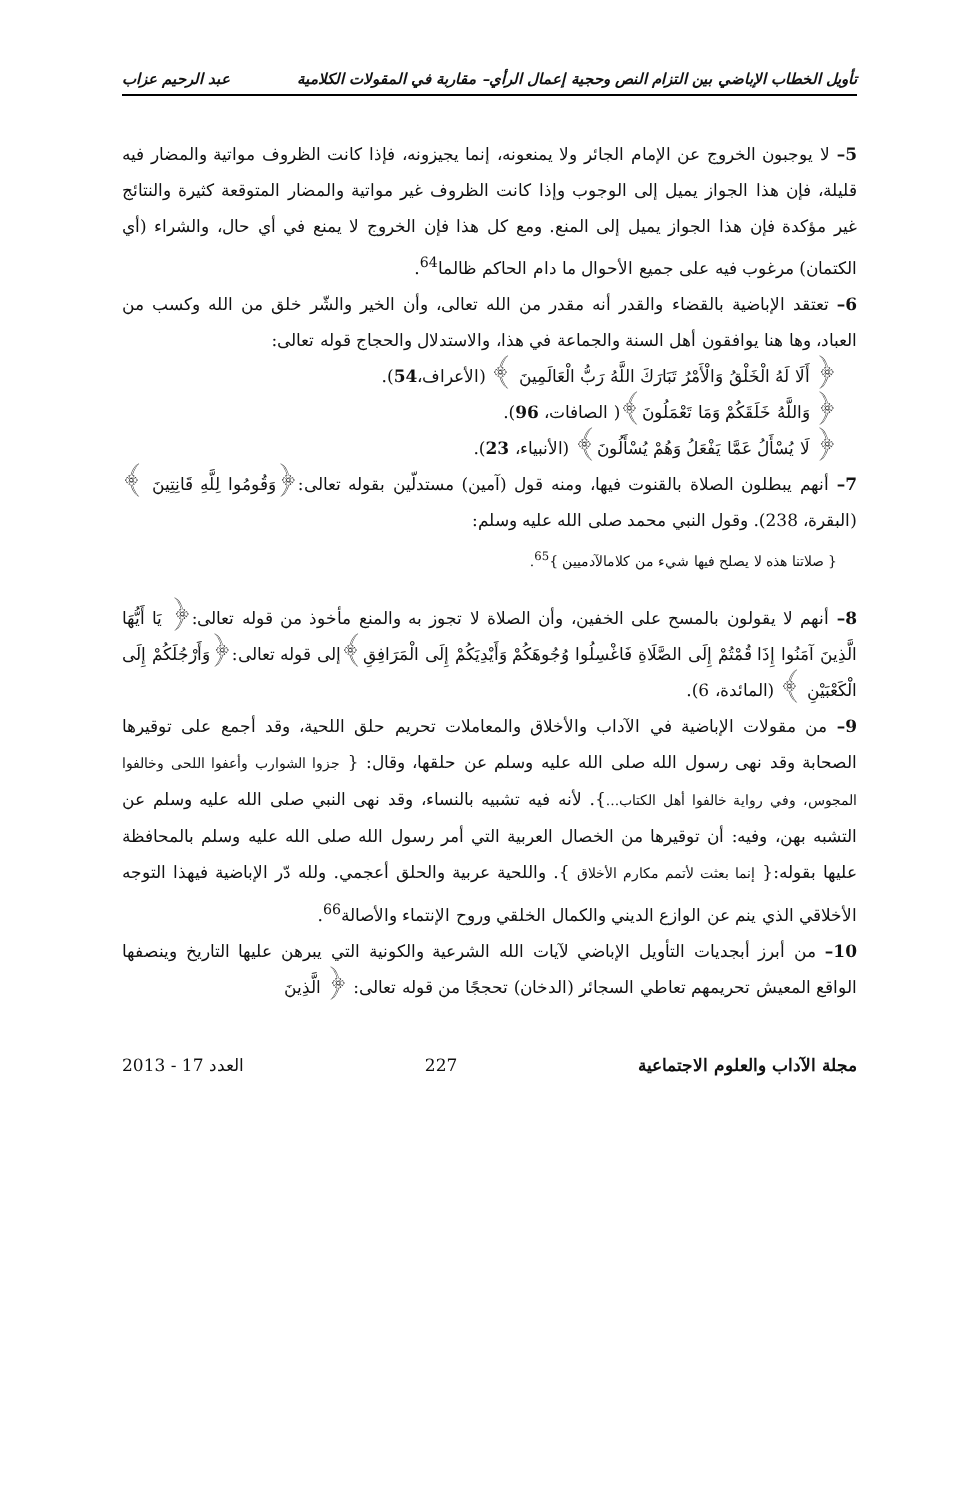تأويل الخطاب الإباضي بين التزام النص وحجية إعمال الرأي– مقاربة في المقولات الكلامية عبد الرحيم عزاب
5– لا يوجبون الخروج عن الإمام الجائر ولا يمنعونه، إنما يجيزونه، فإذا كانت الظروف مواتية والمضار فيه قليلة، فإن هذا الجواز يميل إلى الوجوب وإذا كانت الظروف غير مواتية والمضار المتوقعة كثيرة والنتائج غير مؤكدة فإن هذا الجواز يميل إلى المنع. ومع كل هذا فإن الخروج لا يمنع في أي حال، والشراء (أي الكتمان) مرغوب فيه على جميع الأحوال ما دام الحاكم ظالما<sup>64</sup>.
6– تعتقد الإباضية بالقضاء والقدر أنه مقدر من الله تعالى، وأن الخير والشّر خلق من الله وكسب من العباد، وها هنا يوافقون أهل السنة والجماعة في هذا، والاستدلال والحجاج قوله تعالى:
﴿ أَلَا لَهُ الْخَلْقُ وَالْأَمْرُ تَبَارَكَ اللَّهُ رَبُّ الْعَالَمِينَ ﴾ (الأعراف،54).
﴿ وَاللَّهُ خَلَقَكُمْ وَمَا تَعْمَلُونَ﴾( الصافات، 96).
﴿ لَا يُسْأَلُ عَمَّا يَفْعَلُ وَهُمْ يُسْأَلُونَ﴾ (الأنبياء، 23).
7– أنهم يبطلون الصلاة بالقنوت فيها، ومنه قول (آمين) مستدلّين بقوله تعالى:﴿وَقُومُوا لِلَّهِ قَانِتِينَ ﴾ (البقرة، 238). وقول النبي محمد صلى الله عليه وسلم:
{ صلاتنا هذه لا يصلح فيها شيء من كلامالآدميين }<sup>65</sup>.
8– أنهم لا يقولون بالمسح على الخفين، وأن الصلاة لا تجوز به والمنع مأخوذ من قوله تعالى:﴿ يَا أَيُّهَا الَّذِينَ آمَنُوا إِذَا قُمْتُمْ إِلَى الصَّلَاةِ فَاغْسِلُوا وُجُوهَكُمْ وَأَيْدِيَكُمْ إِلَى الْمَرَافِقِ﴾إلى قوله تعالى:﴿وَأَرْجُلَكُمْ إِلَى الْكَعْبَيْنِ ﴾ (المائدة، 6).
9– من مقولات الإباضية في الآداب والأخلاق والمعاملات تحريم حلق اللحية، وقد أجمع على توقيرها الصحابة وقد نهى رسول الله صلى الله عليه وسلم عن حلقها، وقال: { جزوا الشوارب وأعفوا اللحى وخالفوا المجوس، وفي رواية خالفوا أهل الكتاب...}. لأنه فيه تشبيه بالنساء، وقد نهى النبي صلى الله عليه وسلم عن التشبه بهن، وفيه: أن توقيرها من الخصال العربية التي أمر رسول الله صلى الله عليه وسلم بالمحافظة عليها بقوله:{ إنما بعثت لأتمم مكارم الأخلاق }. واللحية عربية والحلق أعجمي. ولله دّر الإباضية فيهذا التوجه الأخلاقي الذي ينم عن الوازع الديني والكمال الخلقي وروح الإنتماء والأصالة<sup>66</sup>.
10– من أبرز أبجديات التأويل الإباضي لآيات الله الشرعية والكونية التي يبرهن عليها التاريخ وينصفها الواقع المعيش تحريمهم تعاطي السجائر (الدخان) تحججًا من قوله تعالى: ﴿ الَّذِينَ
مجلة الآداب والعلوم الاجتماعية 227 العدد 17 - 2013